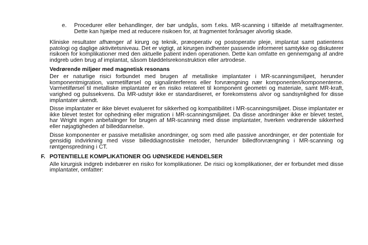e. Procedurer eller behandlinger, der bør undgås, som f.eks. MR-scanning i tilfælde af metalfragmenter. Dette kan hjælpe med at reducere risikoen for, at fragmentet forårsager alvorlig skade.
Kliniske resultater afhænger af kirurg og teknik, præoperativ og postoperativ pleje, implantat samt patientens patologi og daglige aktivitetsniveau. Det er vigtigt, at kirurgen indhenter passende informeret samtykke og diskuterer risikoen for komplikationer med den aktuelle patient inden operationen. Dette kan omfatte en gennemgang af andre indgreb uden brug af implantat, såsom bløddelsrekonstruktion eller artrodese.
Vedrørende miljøer med magnetisk resonans
Der er naturlige risici forbundet med brugen af metalliske implantater i MR-scanningsmiljøet, herunder komponentmigration, varmetilførsel og signalinterferens eller forvrængning nær komponenten/komponenterne. Varmetilførsel til metalliske implantater er en risiko relateret til komponent geometri og materiale, samt MR-kraft, varighed og pulssekvens. Da MR-udstyr ikke er standardiseret, er forekomstens alvor og sandsynlighed for disse implantater ukendt.
Disse implantater er ikke blevet evalueret for sikkerhed og kompatibilitet i MR-scanningsmiljøet. Disse implantater er ikke blevet testet for ophedning eller migration i MR-scanningsmiljøet. Da disse anordninger ikke er blevet testet, har Wright ingen anbefalinger for brugen af MR-scanning med disse implantater, hverken vedrørende sikkerhed eller nøjagtigheden af billeddannelse.
Disse komponenter er passive metalliske anordninger, og som med alle passive anordninger, er der potentiale for gensidig indvirkning med visse billeddiagnostiske metoder, herunder billedforvrængning i MR-scanning og røntgenspredning i CT.
F. POTENTIELLE KOMPLIKATIONER OG UØNSKEDE HÆNDELSER
Alle kirurgisk indgreb indebærer en risiko for komplikationer. De risici og komplikationer, der er forbundet med disse implantater, omfatter: